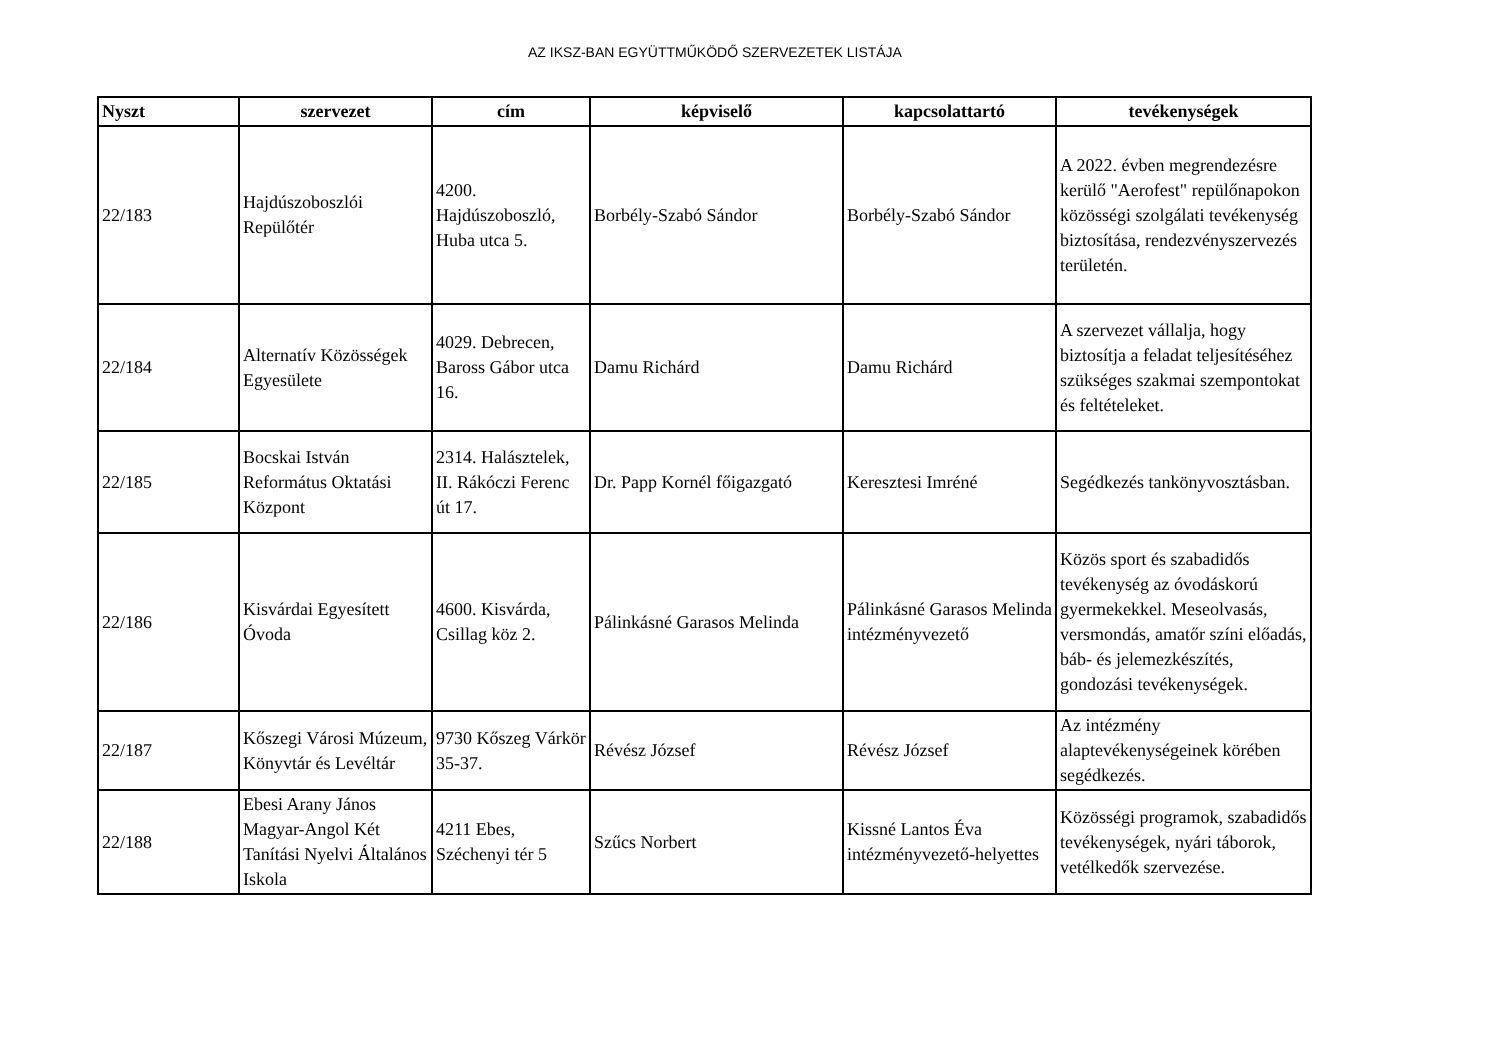AZ IKSZ-BAN EGYÜTTMŰKÖDŐ SZERVEZETEK LISTÁJA
| Nyszt | szervezet | cím | képviselő | kapcsolattartó | tevékenységek |
| --- | --- | --- | --- | --- | --- |
| 22/183 | Hajdúszoboszlói Repülőtér | 4200. Hajdúszoboszló, Huba utca 5. | Borbély-Szabó Sándor | Borbély-Szabó Sándor | A 2022. évben megrendezésre kerülő "Aerofest" repülőnapokon közösségi szolgálati tevékenység biztosítása, rendezvényszervezés területén. |
| 22/184 | Alternatív Közösségek Egyesülete | 4029. Debrecen, Baross Gábor utca 16. | Damu Richárd | Damu Richárd | A szervezet vállalja, hogy biztosítja a feladat teljesítéséhez szükséges szakmai szempontokat és feltételeket. |
| 22/185 | Bocskai István Református Oktatási Központ | 2314. Halásztelek, II. Rákóczi Ferenc út 17. | Dr. Papp Kornél főigazgató | Keresztesi Imréné | Segédkezés tankönyvosztásban. |
| 22/186 | Kisvárdai Egyesített Óvoda | 4600. Kisvárda, Csillag köz 2. | Pálinkásné Garasos Melinda | Pálinkásné Garasos Melinda intézményvezető | Közös sport és szabadidős tevékenység az óvodáskorú gyermekekkel. Meseolvasás, versmondás, amatőr színi előadás, báb- és jelemezkészítés, gondozási tevékenységek. |
| 22/187 | Kőszegi Városi Múzeum, Könyvtár és Levéltár | 9730 Kőszeg Várkör 35-37. | Révész József | Révész József | Az intézmény alaptevékenységeinek körében segédkezés. |
| 22/188 | Ebesi Arany János Magyar-Angol Két Tanítási Nyelvi Általános Iskola | 4211 Ebes, Széchenyi tér 5 | Szűcs Norbert | Kissné Lantos Éva intézményvezető-helyettes | Közösségi programok, szabadidős tevékenységek, nyári táborok, vetélkedők szervezése. |